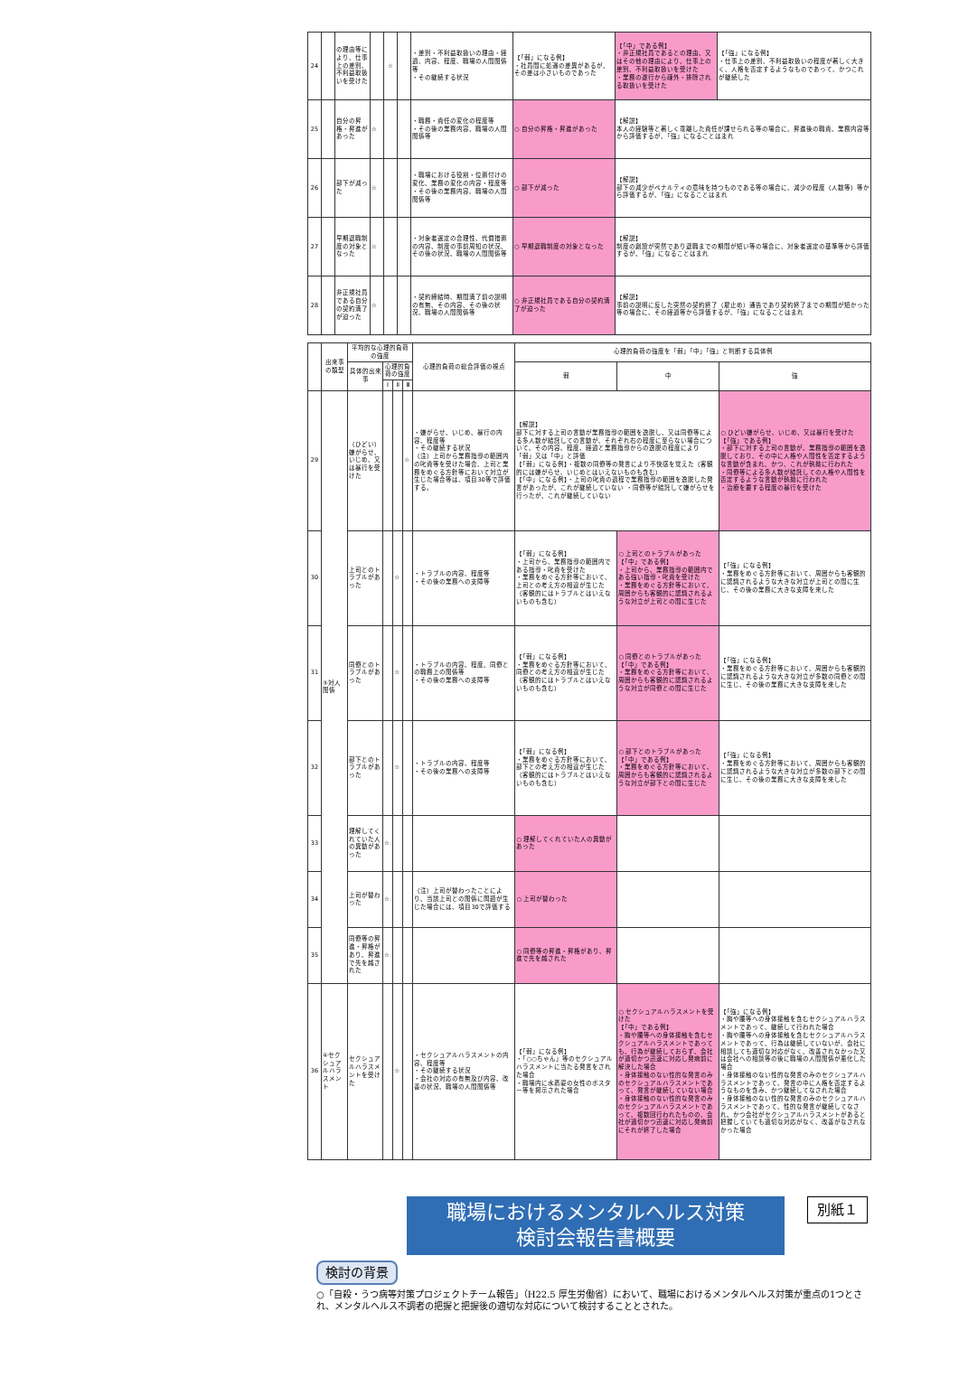| 24 | | の理由等により、仕事上の差別、不利益取扱いを受けた | | ☆ | | ・差別・不利益取扱いの理由・経過、内容、程度、職場の人間関係等 ・その継続する状況 | 【「弱」になる例】 ・社員間に処遇の差異があるが、その差は小さいものであった | 【「中」である例】 ・非正規社員であるとの理由、又はその他の理由により、仕事上の差別、不利益取扱いを受けた ・業務の遂行から疎外・排除される取扱いを受けた | 【「強」になる例】 ・仕事上の差別、不利益取扱いの程度が著しく大きく、人格を否定するようなものであって、かつこれが継続した |
| 25 | | 自分の昇格・昇進があった | ☆ | | | ・職務・責任の変化の程度等 ・その後の業務内容、職場の人間関係等 | ○ 自分の昇格・昇進があった | 【解説】 本人の経験等と著しく乖離した責任が課せられる等の場合に、昇進後の職責、業務内容等から評価するが、「強」になることはまれ | |
| 26 | | 部下が減った | ☆ | | | ・職場における役割・位置付けの変化、業務の変化の内容・程度等 ・その後の業務内容、職場の人間関係等 | ○ 部下が減った | 【解説】 部下の減少がペナルティの意味を持つものである等の場合に、減少の程度（人数等）等から評価するが、「強」になることはまれ | |
| 27 | | 早期退職制度の対象となった | ☆ | | | ・対象者選定の合理性、代償措置の内容、制度の事前周知の状況、その後の状況、職場の人間関係等 | ○ 早期退職制度の対象となった | 【解説】 制度の創設が突然であり退職までの期間が短い等の場合に、対象者選定の基準等から評価するが、「強」になることはまれ | |
| 28 | | 非正規社員である自分の契約満了が迫った | ☆ | | | ・契約締結時、期間満了前の説明の有無、その内容、その後の状況、職場の人間関係等 | ○ 非正規社員である自分の契約満了が迫った | 【解説】 事前の説明に反した突然の契約終了（雇止め）通告であり契約終了までの期間が短かった等の場合に、その経過等から評価するが、「強」になることはまれ | |
| | 出来事の類型 | 平均的な心理的負荷の強度 | | | | 心理的負荷の総合評価の視点 | 心理的負荷の強度を「弱」「中」「強」と判断する具体例 | | |
| --- | --- | --- | --- | --- | --- | --- | --- | --- | --- |
| | | 具体的出来事 | 心理的負荷の強度 | | | | 弱 | 中 | 強 |
| | | | Ⅰ | Ⅱ | Ⅲ | | | | |
| 29 | ⑤対人関係 | （ひどい）嫌がらせ、いじめ、又は暴行を受けた | | | ☆ | ・嫌がらせ、いじめ、暴行の内容、程度等 ・その継続する状況 （注）上司から業務指導の範囲内の叱責等を受けた場合、上司と業務をめぐる方針等において対立が生じた場合等は、項目30等で評価する。 | 【解説】 部下に対する上司の言動が業務指導の範囲を逸脱し、又は同僚等による多人数が結託しての言動が、それぞれ右の程度に至らない場合について、その内容、程度、経過と業務指導からの逸脱の程度により「弱」又は「中」と評価 【「弱」になる例】・複数の同僚等の発言により不快感を覚えた（客観的には嫌がらせ、いじめとはいえないものも含む） 【「中」になる例】・上司の叱責の過程で業務指導の範囲を逸脱した発言があったが、これが継続していない ・同僚等が結託して嫌がらせを行ったが、これが継続していない | | ○ ひどい嫌がらせ、いじめ、又は暴行を受けた 【「強」である例】 ・部下に対する上司の言動が、業務指導の範囲を逸脱しており、その中に人格や人間性を否定するような言動が含まれ、かつ、これが執拗に行われた ・同僚等による多人数が結託しての人格や人間性を否定するような言動が執拗に行われた ・治療を要する程度の暴行を受けた |
| 30 | | 上司とのトラブルがあった | | ☆ | | ・トラブルの内容、程度等 ・その後の業務への支障等 | 【「弱」になる例】 ・上司から、業務指導の範囲内である指導・叱責を受けた ・業務をめぐる方針等において、上司との考え方の相違が生じた（客観的にはトラブルとはいえないものも含む） | ○ 上司とのトラブルがあった 【「中」である例】 ・上司から、業務指導の範囲内である強い指導・叱責を受けた ・業務をめぐる方針等において、周囲からも客観的に認識されるような対立が上司との間に生じた | 【「強」になる例】 ・業務をめぐる方針等において、周囲からも客観的に認識されるような大きな対立が上司との間に生じ、その後の業務に大きな支障を来した |
| 31 | | 同僚とのトラブルがあった | | ☆ | | ・トラブルの内容、程度、同僚との職務上の関係等 ・その後の業務への支障等 | 【「弱」になる例】 ・業務をめぐる方針等において、同僚との考え方の相違が生じた（客観的にはトラブルとはいえないものも含む） | ○ 同僚とのトラブルがあった 【「中」である例】 ・業務をめぐる方針等において、周囲からも客観的に認識されるような対立が同僚との間に生じた | 【「強」になる例】 ・業務をめぐる方針等において、周囲からも客観的に認識されるような大きな対立が多数の同僚との間に生じ、その後の業務に大きな支障を来した |
| 32 | | 部下とのトラブルがあった | | ☆ | | ・トラブルの内容、程度等 ・その後の業務への支障等 | 【「弱」になる例】 ・業務をめぐる方針等において、部下との考え方の相違が生じた（客観的にはトラブルとはいえないものも含む） | ○ 部下とのトラブルがあった 【「中」である例】 ・業務をめぐる方針等において、周囲からも客観的に認識されるような対立が部下との間に生じた | 【「強」になる例】 ・業務をめぐる方針等において、周囲からも客観的に認識されるような大きな対立が多数の部下との間に生じ、その後の業務に大きな支障を来した |
| 33 | | 理解してくれていた人の異動があった | ☆ | | | | ○ 理解してくれていた人の異動があった | | |
| 34 | | 上司が替わった | ☆ | | | （注）上司が替わったことにより、当該上司との関係に問題が生じた場合には、項目30で評価する | ○ 上司が替わった | | |
| 35 | | 同僚等の昇進・昇格があり、昇進で先を越された | ☆ | | | | ○ 同僚等の昇進・昇格があり、昇進で先を越された | | |
| 36 | ⑥セクシュアルハラスメント | セクシュアルハラスメントを受けた | | ☆ | | ・セクシュアルハラスメントの内容、程度等 ・その継続する状況 ・会社の対応の有無及び内容、改善の状況、職場の人間関係等 | 【「弱」になる例】 ・「○○ちゃん」等のセクシュアルハラスメントに当たる発言をされた場合 ・職場内に水着姿の女性のポスター等を掲示された場合 | ○ セクシュアルハラスメントを受けた 【「中」である例】 ・胸や腰等への身体接触を含むセクシュアルハラスメントであっても、行為が継続しておらず、会社が適切かつ迅速に対応し発病前に解決した場合 ・身体接触のない性的な発言のみのセクシュアルハラスメントであって、発言が継続していない場合 ・身体接触のない性的な発言のみのセクシュアルハラスメントであって、複数回行われたものの、会社が適切かつ迅速に対応し発病前にそれが終了した場合 | 【「強」になる例】 ・胸や腰等への身体接触を含むセクシュアルハラスメントであって、継続して行われた場合 ・胸や腰等への身体接触を含むセクシュアルハラスメントであって、行為は継続していないが、会社に相談しても適切な対応がなく、改善されなかった又は会社への相談等の後に職場の人間関係が悪化した場合 ・身体接触のない性的な発言のみのセクシュアルハラスメントであって、発言の中に人格を否定するようなものを含み、かつ継続してなされた場合 ・身体接触のない性的な発言のみのセクシュアルハラスメントであって、性的な発言が継続してなされ、かつ会社がセクシュアルハラスメントがあると把握していても適切な対応がなく、改善がなされなかった場合 |
職場におけるメンタルヘルス対策
検討会報告書概要
別紙１
検討の背景
○「自殺・うつ病等対策プロジェクトチーム報告」（H22.5 厚生労働省）において、職場におけるメンタルヘルス対策が重点の1つとされ、メンタルヘルス不調者の把握と把握後の適切な対応について検討することとされた。